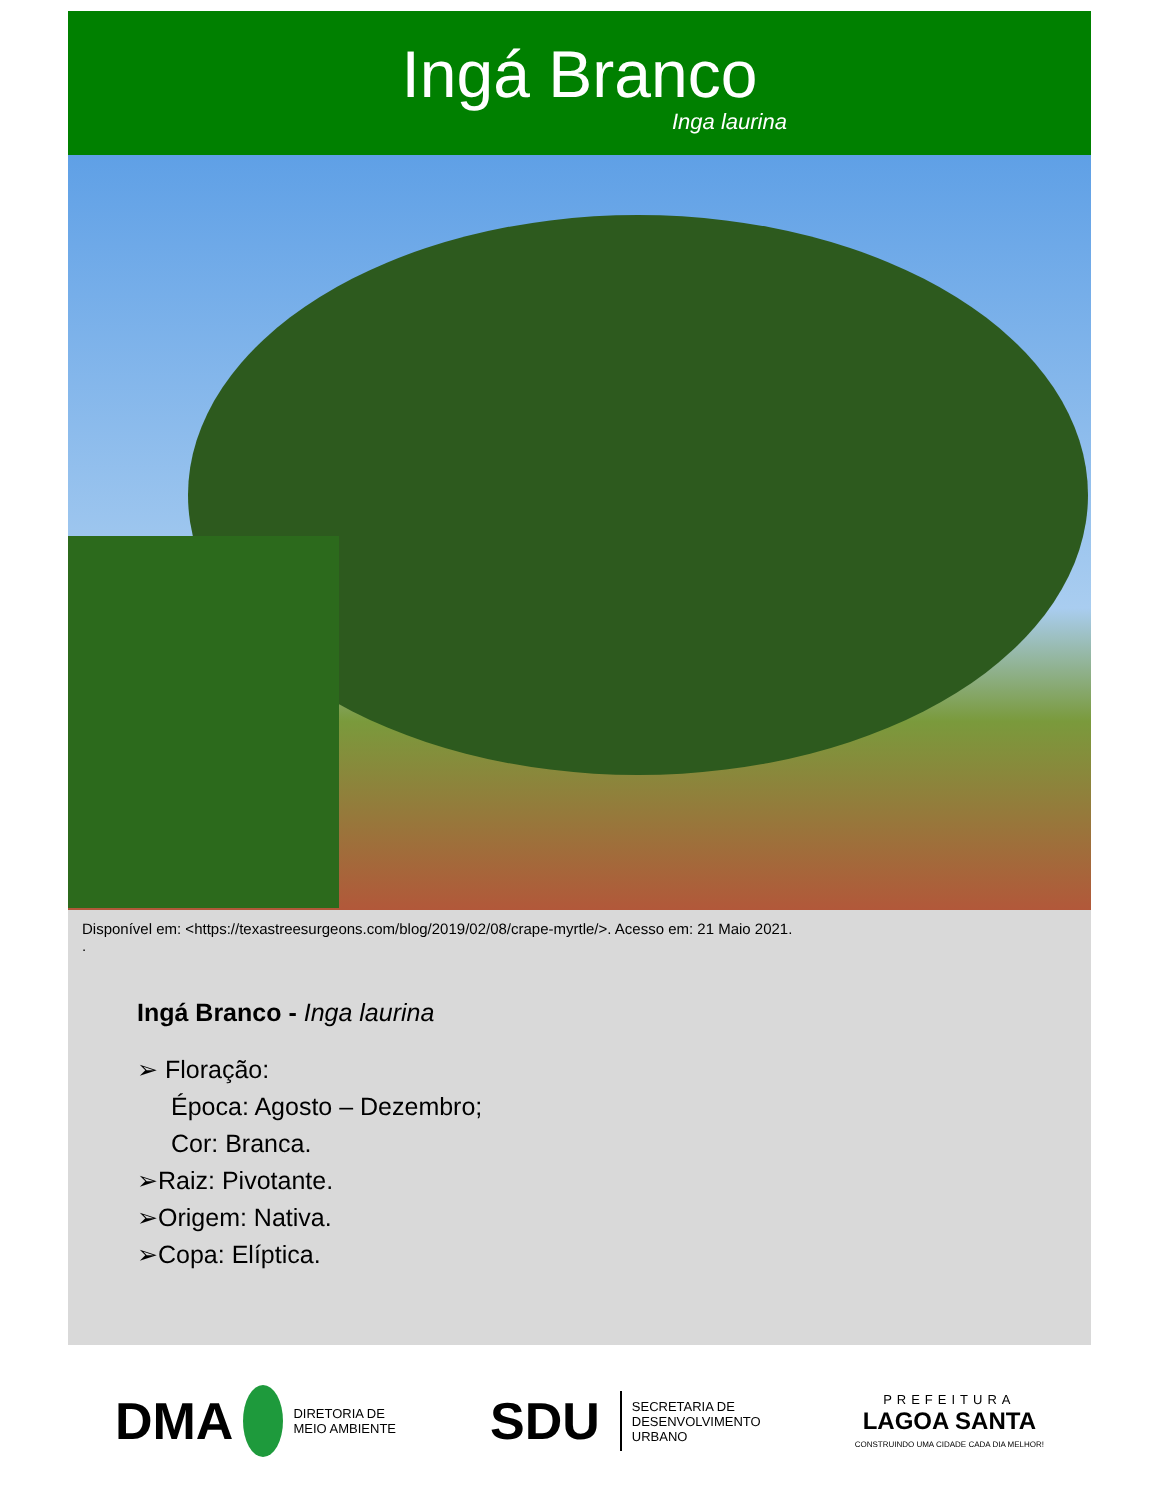Ingá Branco
Inga laurina
Disponível em: <https://texastreesurgeons.com/blog/2019/02/08/crape-myrtle/>. Acesso em: 21 Maio 2021.
.
Ingá Branco - Inga laurina
➢ Floração:
Época: Agosto – Dezembro;
Cor: Branca.
➢Raiz: Pivotante.
➢Origem: Nativa.
➢Copa: Elíptica.
DMA DIRETORIA DE
MEIO AMBIENTE
SDU SECRETARIA DE
DESENVOLVIMENTO
URBANO
PREFEITURA
LAGOA SANTA
CONSTRUINDO UMA CIDADE CADA DIA MELHOR!